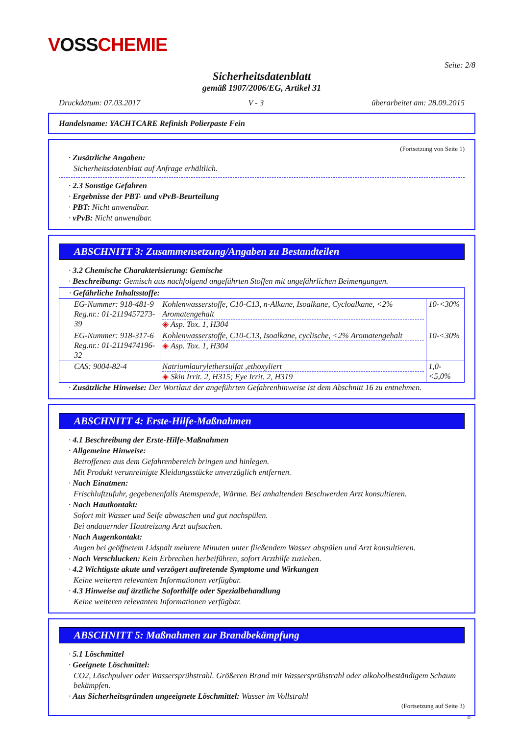VOSSCHEMIE
Seite: 2/8
Sicherheitsdatenblatt
gemäß 1907/2006/EG, Artikel 31
Druckdatum: 07.03.2017 V - 3 überarbeitet am: 28.09.2015
Handelsname: YACHTCARE Refinish Polierpaste Fein
(Fortsetzung von Seite 1)
· Zusätzliche Angaben:
Sicherheitsdatenblatt auf Anfrage erhältlich.
· 2.3 Sonstige Gefahren
· Ergebnisse der PBT- und vPvB-Beurteilung
· PBT: Nicht anwendbar.
· vPvB: Nicht anwendbar.
ABSCHNITT 3: Zusammensetzung/Angaben zu Bestandteilen
· 3.2 Chemische Charakterisierung: Gemische
· Beschreibung: Gemisch aus nachfolgend angeführten Stoffen mit ungefährlichen Beimengungen.
| · Gefährliche Inhaltsstoffe: | | |
| EG-Nummer: 918-481-9 Reg.nr.: 01-2119457273-39 | Kohlenwasserstoffe, C10-C13, n-Alkane, Isoalkane, Cycloalkane, <2% Aromatengehalt ◈ Asp. Tox. 1, H304 | 10-<30% |
| EG-Nummer: 918-317-6 Reg.nr.: 01-2119474196-32 | Kohlenwasserstoffe, C10-C13, Isoalkane, cyclische, <2% Aromatengehalt ◈ Asp. Tox. 1, H304 | 10-<30% |
| CAS: 9004-82-4 | Natriumlaurylethersulfat ,ethoxyliert ◈ Skin Irrit. 2, H315; Eye Irrit. 2, H319 | 1,0-<5,0% |
· Zusätzliche Hinweise: Der Wortlaut der angeführten Gefahrenhinweise ist dem Abschnitt 16 zu entnehmen.
ABSCHNITT 4: Erste-Hilfe-Maßnahmen
· 4.1 Beschreibung der Erste-Hilfe-Maßnahmen
· Allgemeine Hinweise:
Betroffenen aus dem Gefahrenbereich bringen und hinlegen.
Mit Produkt verunreinigte Kleidungsstücke unverzüglich entfernen.
· Nach Einatmen:
Frischluftzufuhr, gegebenenfalls Atemspende, Wärme. Bei anhaltenden Beschwerden Arzt konsultieren.
· Nach Hautkontakt:
Sofort mit Wasser und Seife abwaschen und gut nachspülen.
Bei andauernder Hautreizung Arzt aufsuchen.
· Nach Augenkontakt:
Augen bei geöffnetem Lidspalt mehrere Minuten unter fließendem Wasser abspülen und Arzt konsultieren.
· Nach Verschlucken: Kein Erbrechen herbeiführen, sofort Arzthilfe zuziehen.
· 4.2 Wichtigste akute und verzögert auftretende Symptome und Wirkungen
Keine weiteren relevanten Informationen verfügbar.
· 4.3 Hinweise auf ärztliche Soforthilfe oder Spezialbehandlung
Keine weiteren relevanten Informationen verfügbar.
ABSCHNITT 5: Maßnahmen zur Brandbekämpfung
· 5.1 Löschmittel
· Geeignete Löschmittel:
CO2, Löschpulver oder Wassersprühstrahl. Größeren Brand mit Wassersprühstrahl oder alkoholbeständigem Schaum bekämpfen.
· Aus Sicherheitsgründen ungeeignete Löschmittel: Wasser im Vollstrahl
(Fortsetzung auf Seite 3)
D